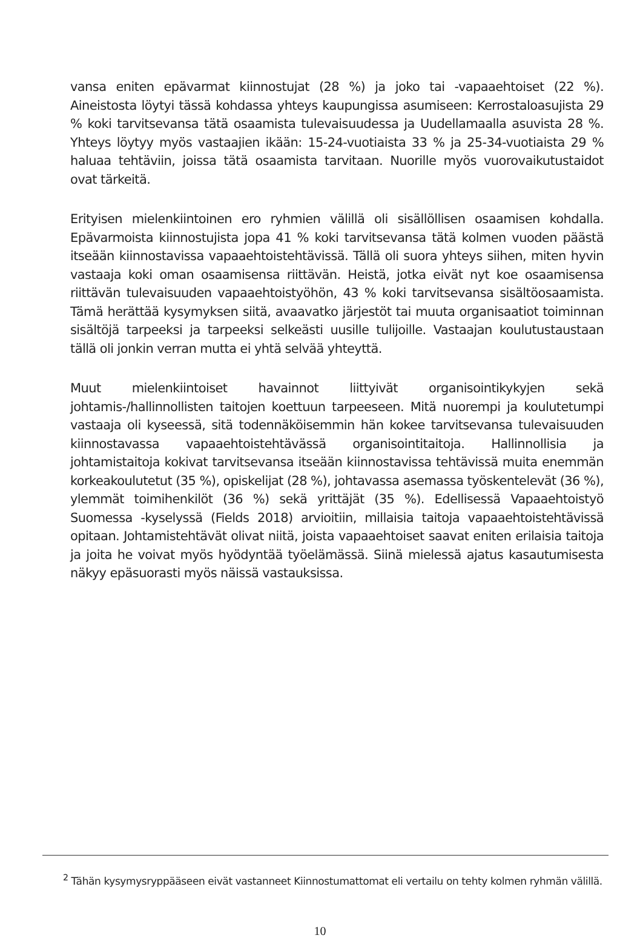vansa eniten epävarmat kiinnostujat (28 %) ja joko tai -vapaaehtoiset (22 %). Aineistosta löytyi tässä kohdassa yhteys kaupungissa asumiseen: Kerrostaloasujista 29 % koki tarvitsevansa tätä osaamista tulevaisuudessa ja Uudellamaalla asuvista 28 %. Yhteys löytyy myös vastaajien ikään: 15-24-vuotiaista 33 % ja 25-34-vuotiaista 29 % haluaa tehtäviin, joissa tätä osaamista tarvitaan. Nuorille myös vuorovaikutustaidot ovat tärkeitä.
Erityisen mielenkiintoinen ero ryhmien välillä oli sisällöllisen osaamisen kohdalla. Epävarmoista kiinnostujista jopa 41 % koki tarvitsevansa tätä kolmen vuoden päästä itseään kiinnostavissa vapaaehtoistehtävissä. Tällä oli suora yhteys siihen, miten hyvin vastaaja koki oman osaamisensa riittävän. Heistä, jotka eivät nyt koe osaamisensa riittävän tulevaisuuden vapaaehtoistyöhön, 43 % koki tarvitsevansa sisältöosaamista. Tämä herättää kysymyksen siitä, avaavatko järjestöt tai muuta organisaatiot toiminnan sisältöjä tarpeeksi ja tarpeeksi selkeästi uusille tulijoille. Vastaajan koulutustaustaan tällä oli jonkin verran mutta ei yhtä selvää yhteyttä.
Muut mielenkiintoiset havainnot liittyivät organisointikykyjen sekä johtamis-/hallinnollisten taitojen koettuun tarpeeseen. Mitä nuorempi ja koulutetumpi vastaaja oli kyseessä, sitä todennäköisemmin hän kokee tarvitsevansa tulevaisuuden kiinnostavassa vapaaehtoistehtävässä organisointitaitoja. Hallinnollisia ja johtamistaitoja kokivat tarvitsevansa itseään kiinnostavissa tehtävissä muita enemmän korkeakoulutetut (35 %), opiskelijat (28 %), johtavassa asemassa työskentelevät (36 %), ylemmät toimihenkilöt (36 %) sekä yrittäjät (35 %). Edellisessä Vapaaehtoistyö Suomessa -kyselyssä (Fields 2018) arvioitiin, millaisia taitoja vapaaehtoistehtävissä opitaan. Johtamistehtävät olivat niitä, joista vapaaehtoiset saavat eniten erilaisia taitoja ja joita he voivat myös hyödyntää työelämässä. Siinä mielessä ajatus kasautumisesta näkyy epäsuorasti myös näissä vastauksissa.
<sup>2</sup> Tähän kysymysryppääseen eivät vastanneet Kiinnostumattomat eli vertailu on tehty kolmen ryhmän välillä.
10